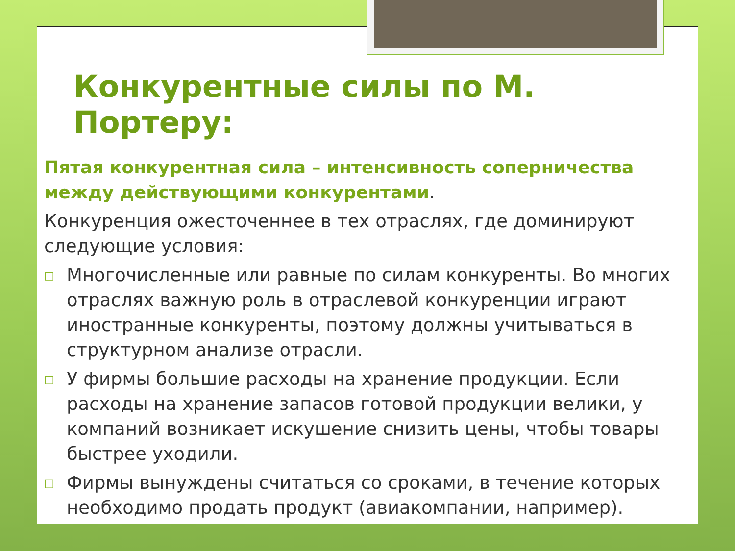Конкурентные силы по М. Портеру:
Пятая конкурентная сила – интенсивность соперничества между действующими конкурентами.
Конкуренция ожесточеннее в тех отраслях, где доминируют следующие условия:
□
Многочисленные или равные по силам конкуренты. Во многих отраслях важную роль в отраслевой конкуренции играют иностранные конкуренты, поэтому должны учитываться в структурном анализе отрасли.
□
У фирмы большие расходы на хранение продукции. Если расходы на хранение запасов готовой продукции велики, у компаний возникает искушение снизить цены, чтобы товары быстрее уходили.
□
Фирмы вынуждены считаться со сроками, в течение которых необходимо продать продукт (авиакомпании, например).